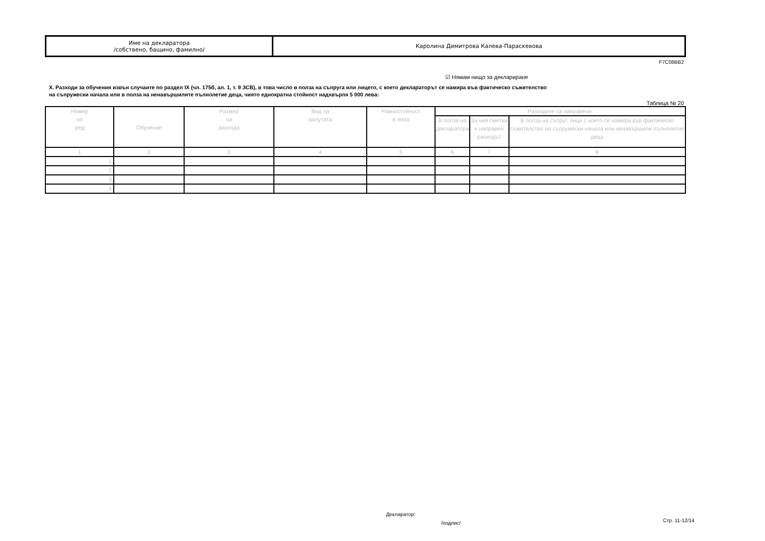| Име на декларатора /собствено, бащино, фамилно/ | Каролина Димитрова Калева-Параскевова |
F7C08BB2
☑ Нямам нищо за деклариране
X. Разходи за обучения извън случаите по раздел IX (чл. 175б, ал. 1, т. 9 ЗСВ), в това число в полза на съпруга или лицето, с което деклараторът се намира във фактическо съжителство
на съпружески начала или в полза на ненавършилите пълнолетие деца, чиято еднократна стойност надхвърля 5 000 лева:
Таблица № 20
| Номер по ред | Обучение | Размер на разхода | Вид на валутата | Равностойност в лева | Разходите са направени: | | |
| --- | --- | --- | --- | --- | --- | --- | --- |
| | | | | | В полза на декларатора | За чия сметка е направен разходът | В полза на съпруг, лице с което се намира във фактическо съжителство на съпружески начала или ненавършили пълнолетие деца |
| 1 | 2 | 3 | 4 | 5 | 6 | 7 | 8 |
| 1. | | | | | | | |
| 2. | | | | | | | |
| 3. | | | | | | | |
| 4. | | | | | | | |
Декларатор:
/подпис/ Стр. 11-12/14